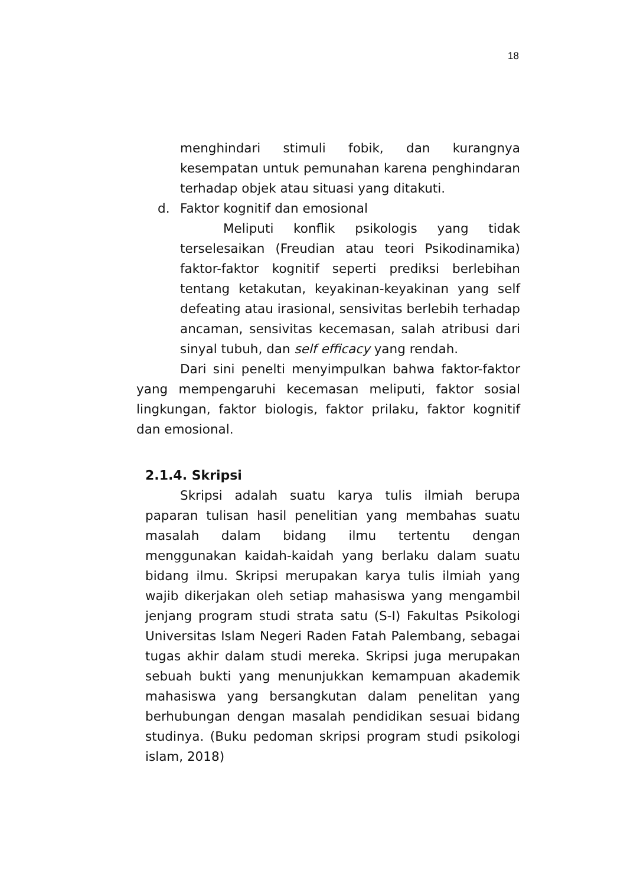18
menghindari stimuli fobik, dan kurangnya kesempatan untuk pemunahan karena penghindaran terhadap objek atau situasi yang ditakuti.
d. Faktor kognitif dan emosional
Meliputi konflik psikologis yang tidak terselesaikan (Freudian atau teori Psikodinamika) faktor-faktor kognitif seperti prediksi berlebihan tentang ketakutan, keyakinan-keyakinan yang self defeating atau irasional, sensivitas berlebih terhadap ancaman, sensivitas kecemasan, salah atribusi dari sinyal tubuh, dan self efficacy yang rendah.
Dari sini penelti menyimpulkan bahwa faktor-faktor yang mempengaruhi kecemasan meliputi, faktor sosial lingkungan, faktor biologis, faktor prilaku, faktor kognitif dan emosional.
2.1.4. Skripsi
Skripsi adalah suatu karya tulis ilmiah berupa paparan tulisan hasil penelitian yang membahas suatu masalah dalam bidang ilmu tertentu dengan menggunakan kaidah-kaidah yang berlaku dalam suatu bidang ilmu. Skripsi merupakan karya tulis ilmiah yang wajib dikerjakan oleh setiap mahasiswa yang mengambil jenjang program studi strata satu (S-I) Fakultas Psikologi Universitas Islam Negeri Raden Fatah Palembang, sebagai tugas akhir dalam studi mereka. Skripsi juga merupakan sebuah bukti yang menunjukkan kemampuan akademik mahasiswa yang bersangkutan dalam penelitan yang berhubungan dengan masalah pendidikan sesuai bidang studinya. (Buku pedoman skripsi program studi psikologi islam, 2018)